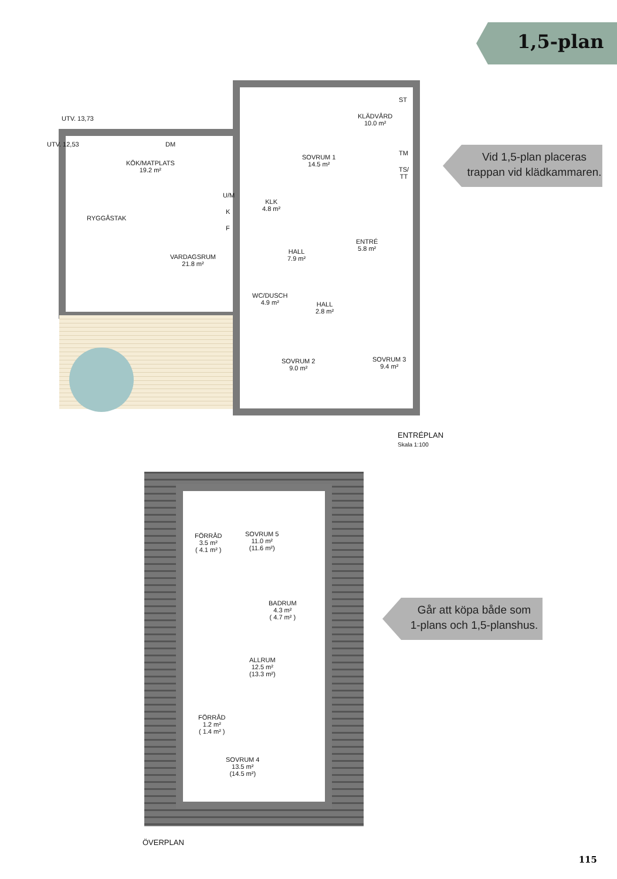1,5-plan
Vid 1,5-plan placeras
trappan vid klädkammaren.
UTV. 13,73
UTV. 12,53 DM
KÖK/MATPLATS
19.2 m²
SOVRUM 1
14.5 m²
ST
KLÄDVÅRD
10.0 m²
TM
TS/
TT
U/M
K
F
KLK
4.8 m²
RYGGÅSTAK
ENTRÉ
5.8 m²
HALL
7.9 m²
VARDAGSRUM
21.8 m²
WC/DUSCH
4.9 m²
HALL
2.8 m²
SOVRUM 2
9.0 m²
SOVRUM 3
9.4 m²
ENTRÉPLAN
Skala 1:100
FÖRRÅD
3.5 m²
( 4.1 m² )
SOVRUM 5
11.0 m²
(11.6 m²)
BADRUM
4.3 m²
( 4.7 m² )
ALLRUM
12.5 m²
(13.3 m²)
FÖRRÅD
1.2 m²
( 1.4 m² )
SOVRUM 4
13.5 m²
(14.5 m²)
ÖVERPLAN
Går att köpa både som
1-plans och 1,5-planshus.
115